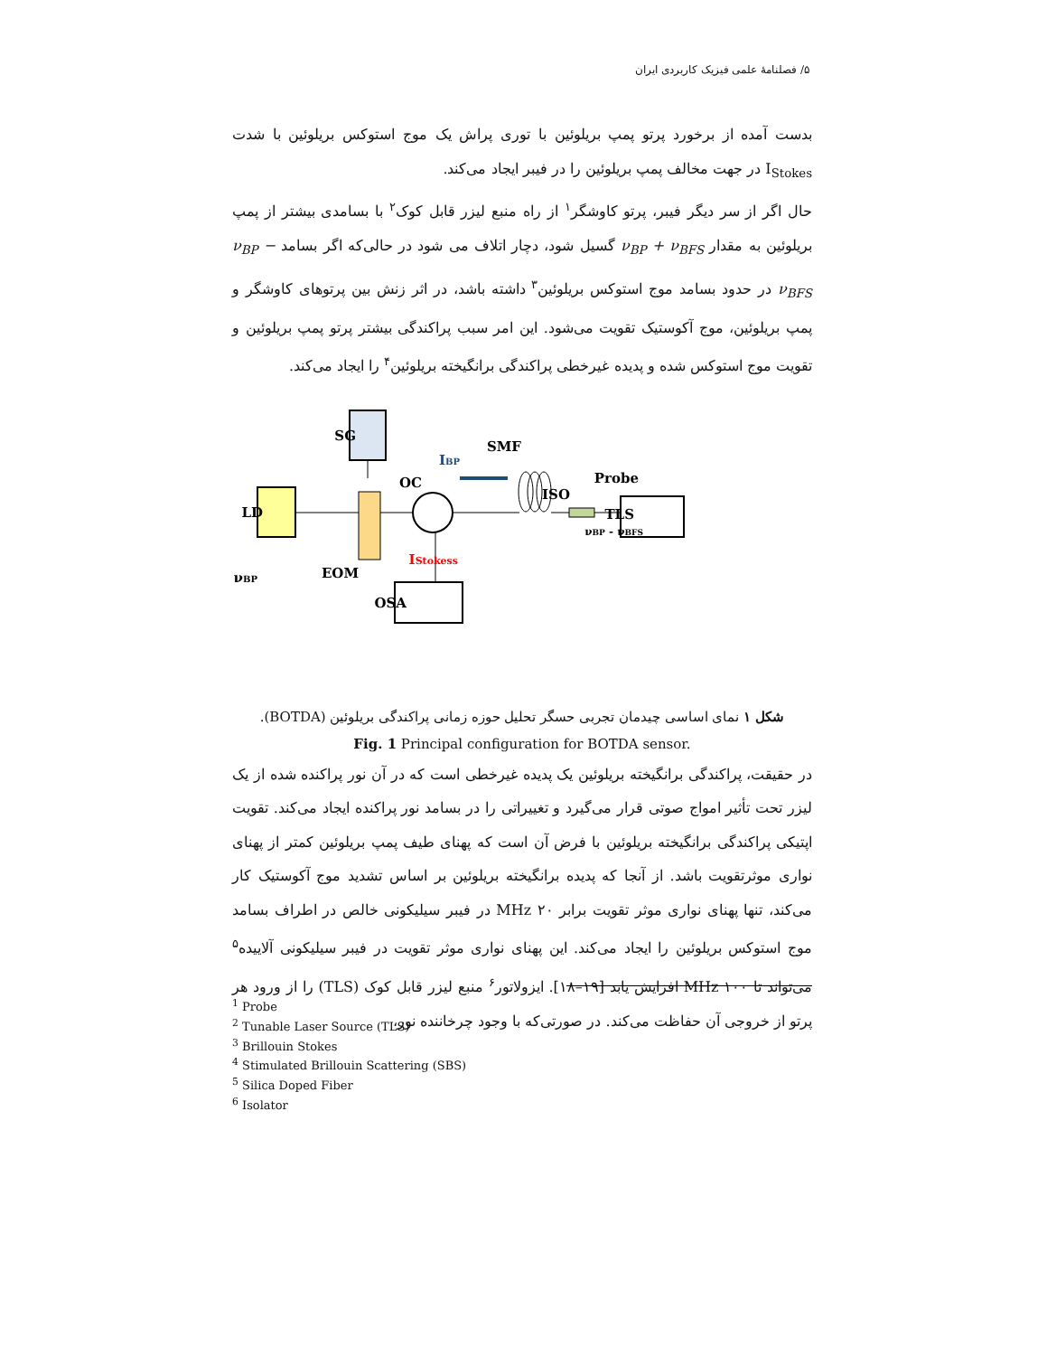۵/ فصلنامهٔ علمی فیزیک کاربردی ایران
بدست آمده از برخورد پرتو پمپ بریلوئین با توری پراش یک موج استوکس بریلوئین با شدت I<sub>Stokes</sub> در جهت مخالف پمپ بریلوئین را در فیبر ایجاد می‌کند.
حال اگر از سر دیگر فیبر، پرتو کاوشگر<sup>۱</sup> از راه منبع لیزر قابل کوک<sup>۲</sup> با بسامدی بیشتر از پمپ بریلوئین به مقدار ν<sub>BP</sub> + ν<sub>BFS</sub> گسیل شود، دچار اتلاف می شود در حالی‌که اگر بسامد ν<sub>BP</sub> − ν<sub>BFS</sub> در حدود بسامد موج استوکس بریلوئین<sup>۳</sup> داشته باشد، در اثر زنش بین پرتوهای کاوشگر و پمپ بریلوئین، موج آکوستیک تقویت می‌شود. این امر سبب پراکندگی بیشتر پرتو پمپ بریلوئین و تقویت موج استوکس شده و پدیده غیرخطی پراکندگی برانگیخته بریلوئین<sup>۴</sup> را ایجاد می‌کند.
SG
LD
OC
SMF
IBP
ISO
Probe
TLS
νBP - νBFS
IStokess
EOM
νBP
OSA
شکل ۱ نمای اساسی چیدمان تجربی حسگر تحلیل حوزه زمانی پراکندگی بریلوئین (BOTDA).
Fig. 1 Principal configuration for BOTDA sensor.
در حقیقت، پراکندگی برانگیخته بریلوئین یک پدیده غیرخطی است که در آن نور پراکنده شده از یک لیزر تحت تأثیر امواج صوتی قرار می‌گیرد و تغییراتی را در بسامد نور پراکنده ایجاد می‌کند. تقویت اپتیکی پراکندگی برانگیخته بریلوئین با فرض آن است که پهنای طیف پمپ بریلوئین کمتر از پهنای نواری موثرتقویت باشد. از آنجا که پدیده برانگیخته بریلوئین بر اساس تشدید موج آکوستیک کار می‌کند، تنها پهنای نواری موثر تقویت برابر MHz ۲۰ در فیبر سیلیکونی خالص در اطراف بسامد موج استوکس بریلوئین را ایجاد می‌کند. این پهنای نواری موثر تقویت در فیبر سیلیکونی آلاییده<sup>۵</sup> می‌تواند تا MHz ۱۰۰ افزایش یابد [۱۹–۱۸]. ایزولاتور<sup>۶</sup> منبع لیزر قابل کوک (TLS) را از ورود هر پرتو از خروجی آن حفاظت می‌کند. در صورتی‌که با وجود چرخاننده نور،
<sup>1</sup> Probe
<sup>2</sup> Tunable Laser Source (TLS)
<sup>3</sup> Brillouin Stokes
<sup>4</sup> Stimulated Brillouin Scattering (SBS)
<sup>5</sup> Silica Doped Fiber
<sup>6</sup> Isolator